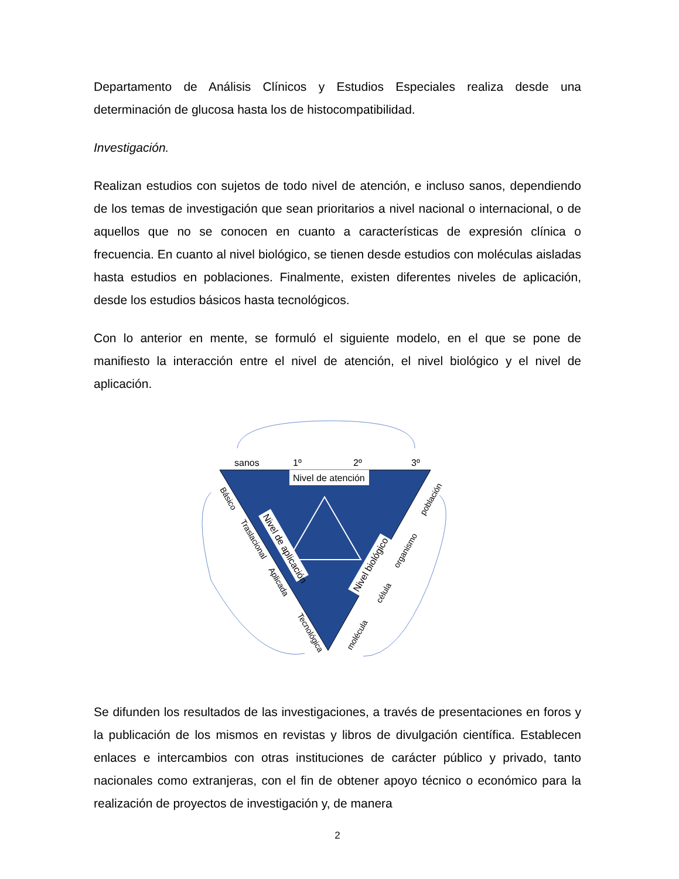Departamento de Análisis Clínicos y Estudios Especiales realiza desde una determinación de glucosa hasta los de histocompatibilidad.
Investigación.
Realizan estudios con sujetos de todo nivel de atención, e incluso sanos, dependiendo de los temas de investigación que sean prioritarios a nivel nacional o internacional, o de aquellos que no se conocen en cuanto a características de expresión clínica o frecuencia. En cuanto al nivel biológico, se tienen desde estudios con moléculas aisladas hasta estudios en poblaciones. Finalmente, existen diferentes niveles de aplicación, desde los estudios básicos hasta tecnológicos.
Con lo anterior en mente, se formuló el siguiente modelo, en el que se pone de manifiesto la interacción entre el nivel de atención, el nivel biológico y el nivel de aplicación.
sanos
1º
2º
3º
Nivel de atención
Nivel de aplicación
Nivel biológico
Básico
Traslacional
Aplicada
Tecnológica
población
organismo
célula
molécula
Se difunden los resultados de las investigaciones, a través de presentaciones en foros y la publicación de los mismos en revistas y libros de divulgación científica. Establecen enlaces e intercambios con otras instituciones de carácter público y privado, tanto nacionales como extranjeras, con el fin de obtener apoyo técnico o económico para la realización de proyectos de investigación y, de manera
2